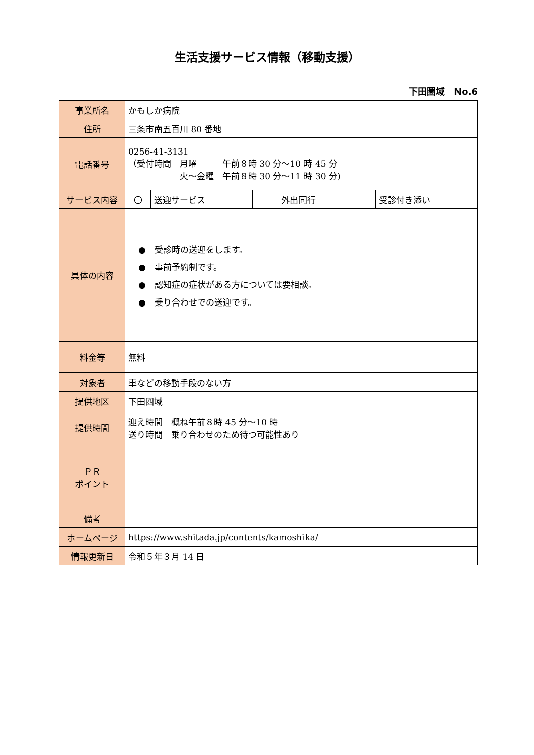生活支援サービス情報（移動支援）
下田圏域　No.6
| 事業所名 | かもしか病院 | | | | | |
| 住所 | 三条市南五百川 80 番地 | | | | | |
| 電話番号 | 0256-41-3131 （受付時間 月曜 午前８時 30 分～10 時 45 分 火～金曜 午前８時 30 分～11 時 30 分) | | | | | |
| サービス内容 | 〇 | 送迎サービス | | 外出同行 | | 受診付き添い |
| 具体の内容 | ● 受診時の送迎をします。 ● 事前予約制です。 ● 認知症の症状がある方については要相談。 ● 乗り合わせでの送迎です。 | | | | | |
| 料金等 | 無料 | | | | | |
| 対象者 | 車などの移動手段のない方 | | | | | |
| 提供地区 | 下田圏域 | | | | | |
| 提供時間 | 迎え時間 概ね午前８時 45 分～10 時 送り時間 乗り合わせのため待つ可能性あり | | | | | |
| ＰＲ ポイント | | | | | | |
| 備考 | | | | | | |
| ホームページ | https://www.shitada.jp/contents/kamoshika/ | | | | | |
| 情報更新日 | 令和５年３月 14 日 | | | | | |